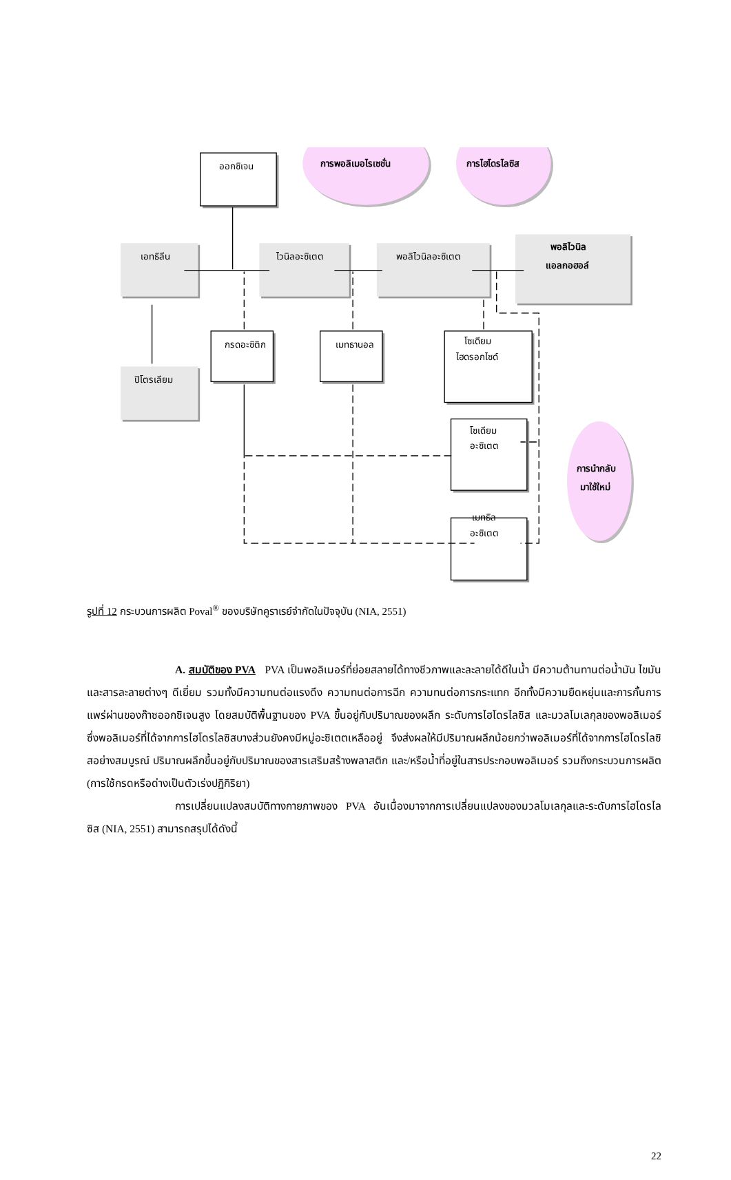ออกซิเจน
การพอลิเมอไรเซชั่น
การไฮโดรไลซิส
เอทธิลีน
ไวนิลอะซิเตต
พอลิไวนิลอะซิเตต
พอลิไวนิล
แอลกอฮอล์
กรดอะซิติก
เมทธานอล
โซเดียม
ไฮดรอกไซด์
ปิโตรเลียม
โซเดียม
อะซิเตต
การนำกลับ
มาใช้ใหม่
เมทธิล
อะซิเตต
รูปที่ 12 กระบวนการผลิต Poval<sup>®</sup> ของบริษัทคูราเรย์จำกัดในปัจจุบัน (NIA, 2551)
A. สมบัติของ PVA PVA เป็นพอลิเมอร์ที่ย่อยสลายได้ทางชีวภาพและละลายได้ดีในน้ำ มีความต้านทานต่อน้ำมัน ไขมัน และสารละลายต่างๆ ดีเยี่ยม รวมทั้งมีความทนต่อแรงดึง ความทนต่อการฉีก ความทนต่อการกระแทก อีกทั้งมีความยืดหยุ่นและการกั้นการแพร่ผ่านของก๊าซออกซิเจนสูง โดยสมบัติพื้นฐานของ PVA ขึ้นอยู่กับปริมาณของผลึก ระดับการไฮโดรไลซิส และมวลโมเลกุลของพอลิเมอร์ ซึ่งพอลิเมอร์ที่ได้จากการไฮโดรไลซิสบางส่วนยังคงมีหมู่อะซิเตตเหลืออยู่ จึงส่งผลให้มีปริมาณผลึกน้อยกว่าพอลิเมอร์ที่ได้จากการไฮโดรไลซิสอย่างสมบูรณ์ ปริมาณผลึกขึ้นอยู่กับปริมาณของสารเสริมสร้างพลาสติก และ/หรือน้ำที่อยู่ในสารประกอบพอลิเมอร์ รวมถึงกระบวนการผลิต (การใช้กรดหรือด่างเป็นตัวเร่งปฏิกิริยา)
การเปลี่ยนแปลงสมบัติทางกายภาพของ PVA อันเนื่องมาจากการเปลี่ยนแปลงของมวลโมเลกุลและระดับการไฮโดรไลซิส (NIA, 2551) สามารถสรุปได้ดังนี้
22